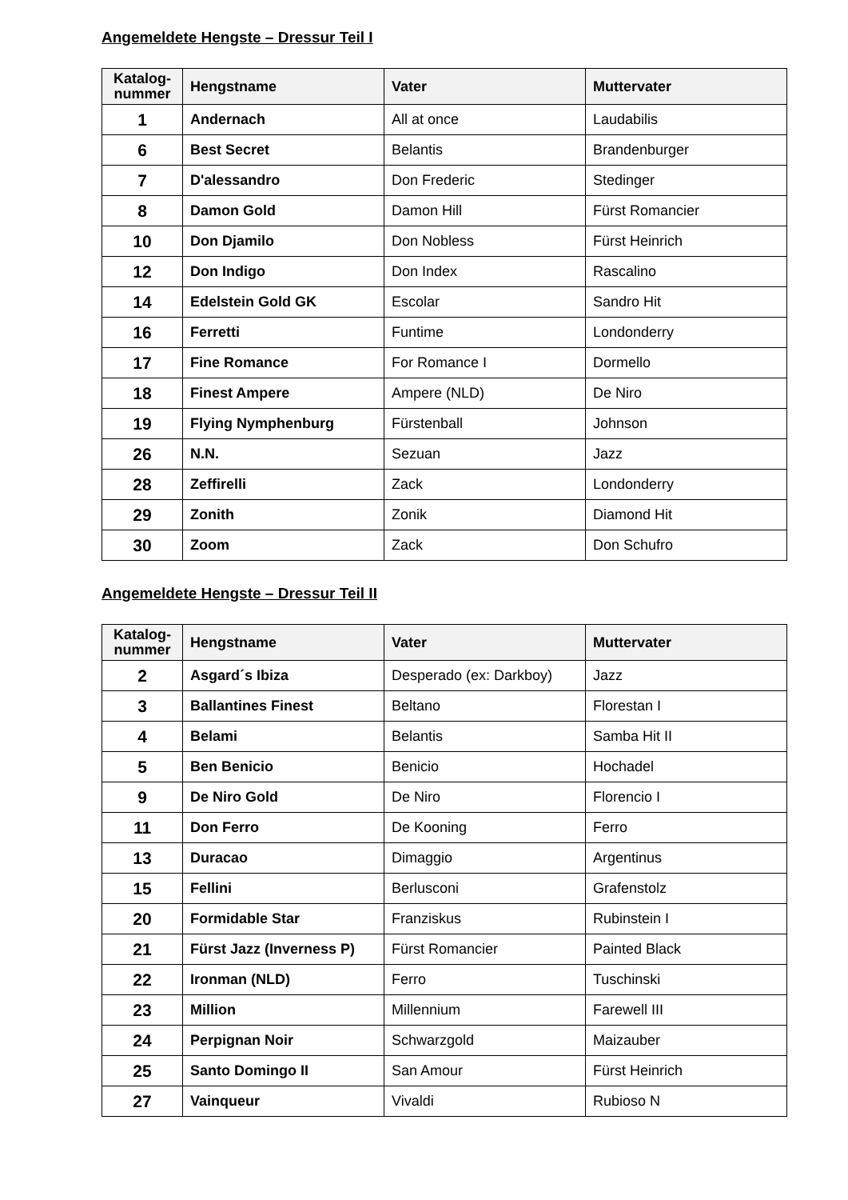Angemeldete Hengste – Dressur Teil I
| Katalog- nummer | Hengstname | Vater | Muttervater |
| --- | --- | --- | --- |
| 1 | Andernach | All at once | Laudabilis |
| 6 | Best Secret | Belantis | Brandenburger |
| 7 | D'alessandro | Don Frederic | Stedinger |
| 8 | Damon Gold | Damon Hill | Fürst Romancier |
| 10 | Don Djamilo | Don Nobless | Fürst Heinrich |
| 12 | Don Indigo | Don Index | Rascalino |
| 14 | Edelstein Gold GK | Escolar | Sandro Hit |
| 16 | Ferretti | Funtime | Londonderry |
| 17 | Fine Romance | For Romance I | Dormello |
| 18 | Finest Ampere | Ampere (NLD) | De Niro |
| 19 | Flying Nymphenburg | Fürstenball | Johnson |
| 26 | N.N. | Sezuan | Jazz |
| 28 | Zeffirelli | Zack | Londonderry |
| 29 | Zonith | Zonik | Diamond Hit |
| 30 | Zoom | Zack | Don Schufro |
Angemeldete Hengste – Dressur Teil II
| Katalog- nummer | Hengstname | Vater | Muttervater |
| --- | --- | --- | --- |
| 2 | Asgard´s Ibiza | Desperado (ex: Darkboy) | Jazz |
| 3 | Ballantines Finest | Beltano | Florestan I |
| 4 | Belami | Belantis | Samba Hit II |
| 5 | Ben Benicio | Benicio | Hochadel |
| 9 | De Niro Gold | De Niro | Florencio I |
| 11 | Don Ferro | De Kooning | Ferro |
| 13 | Duracao | Dimaggio | Argentinus |
| 15 | Fellini | Berlusconi | Grafenstolz |
| 20 | Formidable Star | Franziskus | Rubinstein I |
| 21 | Fürst Jazz (Inverness P) | Fürst Romancier | Painted Black |
| 22 | Ironman (NLD) | Ferro | Tuschinski |
| 23 | Million | Millennium | Farewell III |
| 24 | Perpignan Noir | Schwarzgold | Maizauber |
| 25 | Santo Domingo II | San Amour | Fürst Heinrich |
| 27 | Vainqueur | Vivaldi | Rubioso N |